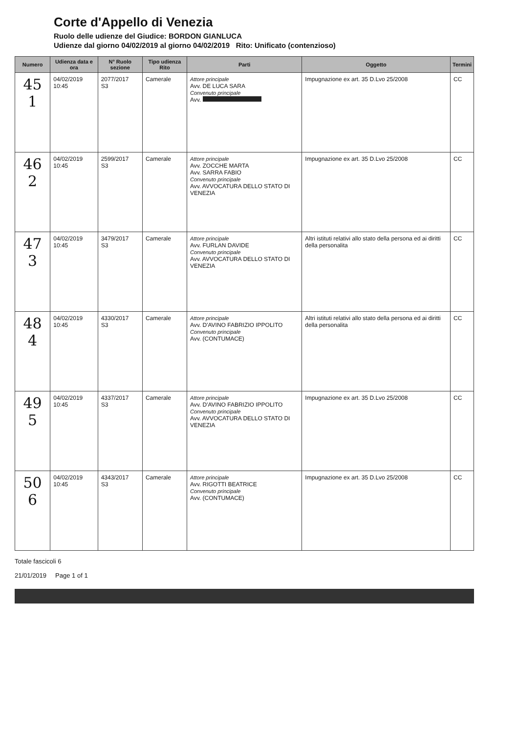Corte d'Appello di Venezia
Ruolo delle udienze del Giudice: BORDON GIANLUCA
Udienze dal giorno 04/02/2019 al giorno 04/02/2019 Rito: Unificato (contenzioso)
| Numero | Udienza data e ora | N° Ruolo sezione | Tipo udienza Rito | Parti | Oggetto | Termini |
| --- | --- | --- | --- | --- | --- | --- |
| 45 1 | 04/02/2019 10:45 | 2077/2017 S3 | Camerale | Attore principale Avv. DE LUCA SARA Convenuto principale Avv. | Impugnazione ex art. 35 D.Lvo 25/2008 | CC |
| 46 2 | 04/02/2019 10:45 | 2599/2017 S3 | Camerale | Attore principale Avv. ZOCCHE MARTA Avv. SARRA FABIO Convenuto principale Avv. AVVOCATURA DELLO STATO DI VENEZIA | Impugnazione ex art. 35 D.Lvo 25/2008 | CC |
| 47 3 | 04/02/2019 10:45 | 3479/2017 S3 | Camerale | Attore principale Avv. FURLAN DAVIDE Convenuto principale Avv. AVVOCATURA DELLO STATO DI VENEZIA | Altri istituti relativi allo stato della persona ed ai diritti della personalita | CC |
| 48 4 | 04/02/2019 10:45 | 4330/2017 S3 | Camerale | Attore principale Avv. D'AVINO FABRIZIO IPPOLITO Convenuto principale Avv. (CONTUMACE) | Altri istituti relativi allo stato della persona ed ai diritti della personalita | CC |
| 49 5 | 04/02/2019 10:45 | 4337/2017 S3 | Camerale | Attore principale Avv. D'AVINO FABRIZIO IPPOLITO Convenuto principale Avv. AVVOCATURA DELLO STATO DI VENEZIA | Impugnazione ex art. 35 D.Lvo 25/2008 | CC |
| 50 6 | 04/02/2019 10:45 | 4343/2017 S3 | Camerale | Attore principale Avv. RIGOTTI BEATRICE Convenuto principale Avv. (CONTUMACE) | Impugnazione ex art. 35 D.Lvo 25/2008 | CC |
Totale fascicoli 6
21/01/2019 Page 1 of 1